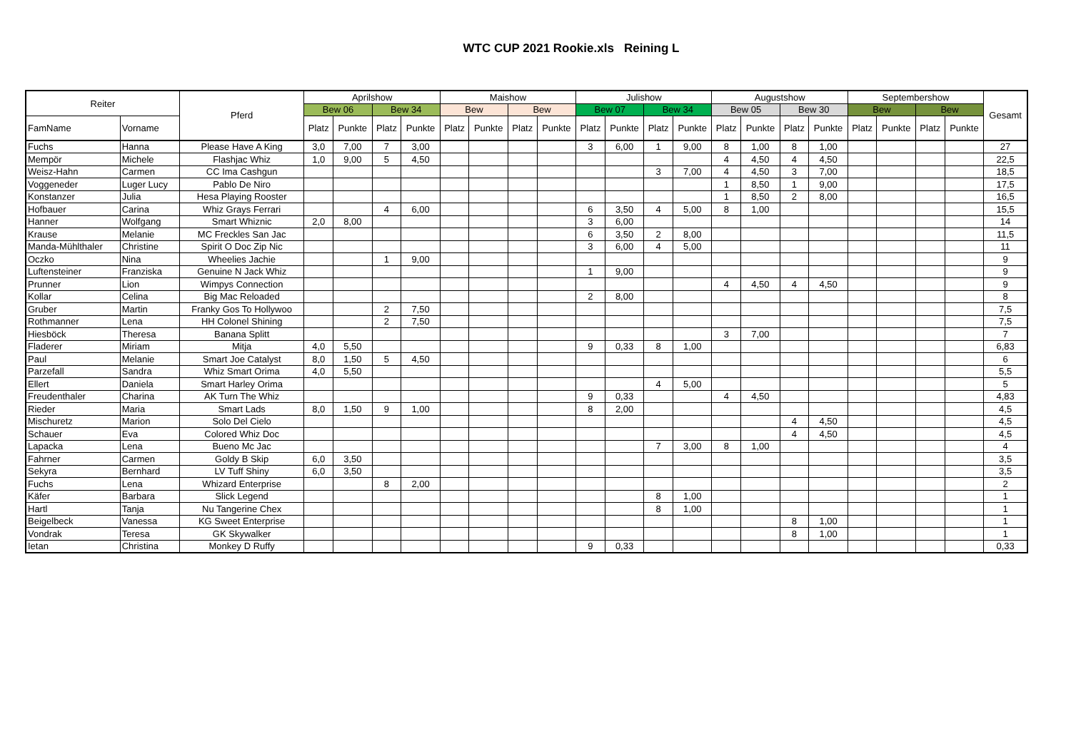WTC CUP 2021 Rookie.xls Reining L
| Reiter | | Pferd | Aprilshow | | | | Maishow | | | | Julishow | | | | Augustshow | | | | Septembershow | | | | Gesamt |
| --- | --- | --- | --- | --- | --- | --- | --- | --- | --- | --- | --- | --- | --- | --- | --- | --- | --- | --- | --- | --- | --- | --- | --- |
| | | | Bew 06 | | Bew 34 | | Bew | | Bew | | Bew 07 | | Bew 34 | | Bew 05 | | Bew 30 | | Bew | | Bew | | |
| FamName | Vorname | | Platz | Punkte | Platz | Punkte | Platz | Punkte | Platz | Punkte | Platz | Punkte | Platz | Punkte | Platz | Punkte | Platz | Punkte | Platz | Punkte | Platz | Punkte | |
| Fuchs | Hanna | Please Have A King | 3,0 | 7,00 | 7 | 3,00 | | | | | 3 | 6,00 | 1 | 9,00 | 8 | 1,00 | 8 | 1,00 | | | | | 27 |
| Mempör | Michele | Flashjac Whiz | 1,0 | 9,00 | 5 | 4,50 | | | | | | | | | 4 | 4,50 | 4 | 4,50 | | | | | 22,5 |
| Weisz-Hahn | Carmen | CC Ima Cashgun | | | | | | | | | | | 3 | 7,00 | 4 | 4,50 | 3 | 7,00 | | | | | 18,5 |
| Voggeneder | Luger Lucy | Pablo De Niro | | | | | | | | | | | | | 1 | 8,50 | 1 | 9,00 | | | | | 17,5 |
| Konstanzer | Julia | Hesa Playing Rooster | | | | | | | | | | | | | 1 | 8,50 | 2 | 8,00 | | | | | 16,5 |
| Hofbauer | Carina | Whiz Grays Ferrari | | | 4 | 6,00 | | | | | 6 | 3,50 | 4 | 5,00 | 8 | 1,00 | | | | | | | 15,5 |
| Hanner | Wolfgang | Smart Whiznic | 2,0 | 8,00 | | | | | | | 3 | 6,00 | | | | | | | | | | | 14 |
| Krause | Melanie | MC Freckles San Jac | | | | | | | | | 6 | 3,50 | 2 | 8,00 | | | | | | | | | 11,5 |
| Manda-Mühlthaler | Christine | Spirit O Doc Zip Nic | | | | | | | | | 3 | 6,00 | 4 | 5,00 | | | | | | | | | 11 |
| Oczko | Nina | Wheelies Jachie | | | 1 | 9,00 | | | | | | | | | | | | | | | | | 9 |
| Luftensteiner | Franziska | Genuine N Jack Whiz | | | | | | | | | 1 | 9,00 | | | | | | | | | | | 9 |
| Prunner | Lion | Wimpys Connection | | | | | | | | | | | | | 4 | 4,50 | 4 | 4,50 | | | | | 9 |
| Kollar | Celina | Big Mac Reloaded | | | | | | | | | 2 | 8,00 | | | | | | | | | | | 8 |
| Gruber | Martin | Franky Gos To Hollywoo | | | 2 | 7,50 | | | | | | | | | | | | | | | | | 7,5 |
| Rothmanner | Lena | HH Colonel Shining | | | 2 | 7,50 | | | | | | | | | | | | | | | | | 7,5 |
| Hiesböck | Theresa | Banana Splitt | | | | | | | | | | | | | 3 | 7,00 | | | | | | | 7 |
| Fladerer | Miriam | Mitja | 4,0 | 5,50 | | | | | | | 9 | 0,33 | 8 | 1,00 | | | | | | | | | 6,83 |
| Paul | Melanie | Smart Joe Catalyst | 8,0 | 1,50 | 5 | 4,50 | | | | | | | | | | | | | | | | | 6 |
| Parzefall | Sandra | Whiz Smart Orima | 4,0 | 5,50 | | | | | | | | | | | | | | | | | | | 5,5 |
| Ellert | Daniela | Smart Harley Orima | | | | | | | | | | | 4 | 5,00 | | | | | | | | | 5 |
| Freudenthaler | Charina | AK Turn The Whiz | | | | | | | | | 9 | 0,33 | | | 4 | 4,50 | | | | | | | 4,83 |
| Rieder | Maria | Smart Lads | 8,0 | 1,50 | 9 | 1,00 | | | | | 8 | 2,00 | | | | | | | | | | | 4,5 |
| Mischuretz | Marion | Solo Del Cielo | | | | | | | | | | | | | | | 4 | 4,50 | | | | | 4,5 |
| Schauer | Eva | Colored Whiz Doc | | | | | | | | | | | | | | | 4 | 4,50 | | | | | 4,5 |
| Lapacka | Lena | Bueno Mc Jac | | | | | | | | | | | 7 | 3,00 | 8 | 1,00 | | | | | | | 4 |
| Fahrner | Carmen | Goldy B Skip | 6,0 | 3,50 | | | | | | | | | | | | | | | | | | | 3,5 |
| Sekyra | Bernhard | LV Tuff Shiny | 6,0 | 3,50 | | | | | | | | | | | | | | | | | | | 3,5 |
| Fuchs | Lena | Whizard Enterprise | | | 8 | 2,00 | | | | | | | | | | | | | | | | | 2 |
| Käfer | Barbara | Slick Legend | | | | | | | | | | | 8 | 1,00 | | | | | | | | | 1 |
| Hartl | Tanja | Nu Tangerine Chex | | | | | | | | | | | 8 | 1,00 | | | | | | | | | 1 |
| Beigelbeck | Vanessa | KG Sweet Enterprise | | | | | | | | | | | | | | | 8 | 1,00 | | | | | 1 |
| Vondrak | Teresa | GK Skywalker | | | | | | | | | | | | | | | 8 | 1,00 | | | | | 1 |
| Ietan | Christina | Monkey D Ruffy | | | | | | | | | 9 | 0,33 | | | | | | | | | | | 0,33 |